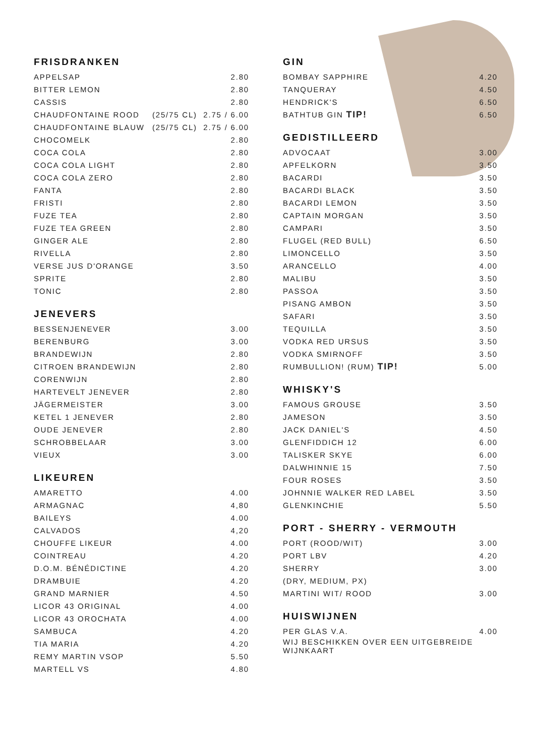FRISDRANKEN
| APPELSAP | | 2.80 |
| BITTER LEMON | | 2.80 |
| CASSIS | | 2.80 |
| CHAUDFONTAINE ROOD | (25/75 CL) | 2.75 / 6.00 |
| CHAUDFONTAINE BLAUW | (25/75 CL) | 2.75 / 6.00 |
| CHOCOMELK | | 2.80 |
| COCA COLA | | 2.80 |
| COCA COLA LIGHT | | 2.80 |
| COCA COLA ZERO | | 2.80 |
| FANTA | | 2.80 |
| FRISTI | | 2.80 |
| FUZE TEA | | 2.80 |
| FUZE TEA GREEN | | 2.80 |
| GINGER ALE | | 2.80 |
| RIVELLA | | 2.80 |
| VERSE JUS D'ORANGE | | 3.50 |
| SPRITE | | 2.80 |
| TONIC | | 2.80 |
JENEVERS
| BESSENJENEVER | 3.00 |
| BERENBURG | 3.00 |
| BRANDEWIJN | 2.80 |
| CITROEN BRANDEWIJN | 2.80 |
| CORENWIJN | 2.80 |
| HARTEVELT JENEVER | 2.80 |
| JÄGERMEISTER | 3.00 |
| KETEL 1 JENEVER | 2.80 |
| OUDE JENEVER | 2.80 |
| SCHROBBELAAR | 3.00 |
| VIEUX | 3.00 |
LIKEUREN
| AMARETTO | 4.00 |
| ARMAGNAC | 4,80 |
| BAILEYS | 4.00 |
| CALVADOS | 4,20 |
| CHOUFFE LIKEUR | 4.00 |
| COINTREAU | 4.20 |
| D.O.M. BÉNÉDICTINE | 4.20 |
| DRAMBUIE | 4.20 |
| GRAND MARNIER | 4.50 |
| LICOR 43 ORIGINAL | 4.00 |
| LICOR 43 OROCHATA | 4.00 |
| SAMBUCA | 4.20 |
| TIA MARIA | 4.20 |
| REMY MARTIN VSOP | 5.50 |
| MARTELL VS | 4.80 |
GIN
| BOMBAY SAPPHIRE | 4.20 |
| TANQUERAY | 4.50 |
| HENDRICK'S | 6.50 |
| BATHTUB GIN TIP! | 6.50 |
GEDISTILLEERD
| ADVOCAAT | 3.00 |
| APFELKORN | 3.50 |
| BACARDI | 3.50 |
| BACARDI BLACK | 3.50 |
| BACARDI LEMON | 3.50 |
| CAPTAIN MORGAN | 3.50 |
| CAMPARI | 3.50 |
| FLUGEL (RED BULL) | 6.50 |
| LIMONCELLO | 3.50 |
| ARANCELLO | 4.00 |
| MALIBU | 3.50 |
| PASSOA | 3.50 |
| PISANG AMBON | 3.50 |
| SAFARI | 3.50 |
| TEQUILLA | 3.50 |
| VODKA RED URSUS | 3.50 |
| VODKA SMIRNOFF | 3.50 |
| RUMBULLION! (RUM) TIP! | 5.00 |
WHISKY'S
| FAMOUS GROUSE | 3.50 |
| JAMESON | 3.50 |
| JACK DANIEL'S | 4.50 |
| GLENFIDDICH 12 | 6.00 |
| TALISKER SKYE | 6.00 |
| DALWHINNIE 15 | 7.50 |
| FOUR ROSES | 3.50 |
| JOHNNIE WALKER RED LABEL | 3.50 |
| GLENKINCHIE | 5.50 |
PORT - SHERRY - VERMOUTH
| PORT (ROOD/WIT) | 3.00 |
| PORT LBV | 4.20 |
| SHERRY | 3.00 |
| (DRY, MEDIUM, PX) | |
| MARTINI WIT/ ROOD | 3.00 |
HUISWIJNEN
| PER GLAS V.A. | 4.00 |
| WIJ BESCHIKKEN OVER EEN UITGEBREIDE WIJNKAART | |